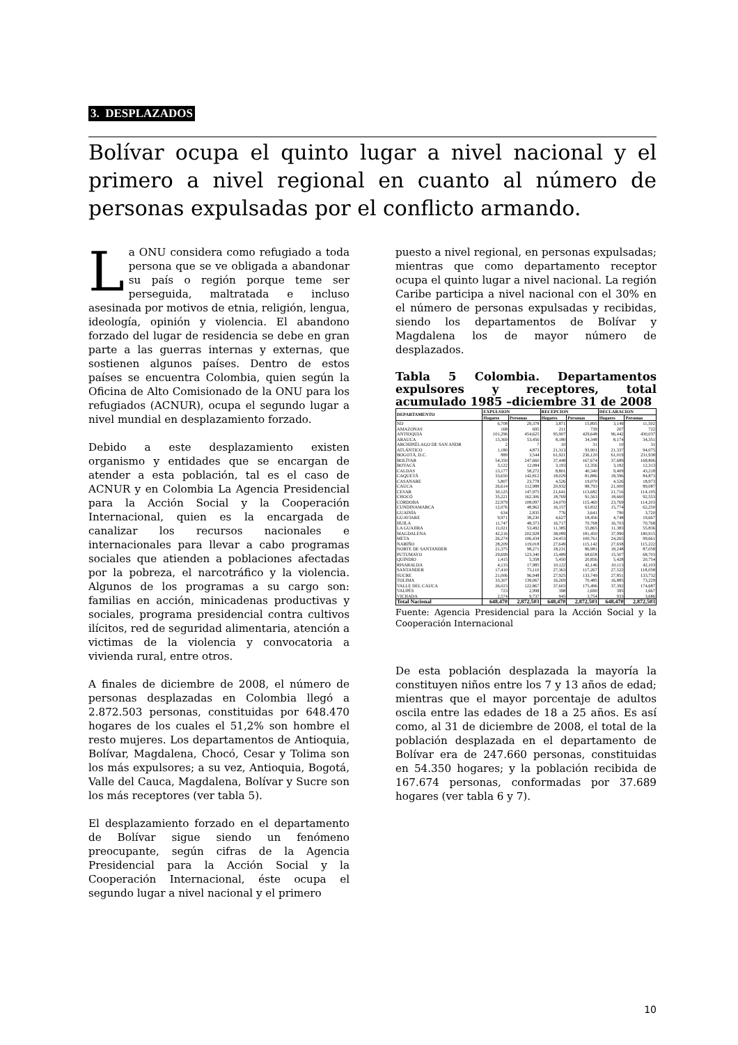3. DESPLAZADOS
Bolívar ocupa el quinto lugar a nivel nacional y el primero a nivel regional en cuanto al número de personas expulsadas por el conflicto armando.
La ONU considera como refugiado a toda persona que se ve obligada a abandonar su país o región porque teme ser perseguida, maltratada e incluso asesinada por motivos de etnia, religión, lengua, ideología, opinión y violencia. El abandono forzado del lugar de residencia se debe en gran parte a las guerras internas y externas, que sostienen algunos países. Dentro de estos países se encuentra Colombia, quien según la Oficina de Alto Comisionado de la ONU para los refugiados (ACNUR), ocupa el segundo lugar a nivel mundial en desplazamiento forzado.
Debido a este desplazamiento existen organismo y entidades que se encargan de atender a esta población, tal es el caso de ACNUR y en Colombia La Agencia Presidencial para la Acción Social y la Cooperación Internacional, quien es la encargada de canalizar los recursos nacionales e internacionales para llevar a cabo programas sociales que atienden a poblaciones afectadas por la pobreza, el narcotráfico y la violencia. Algunos de los programas a su cargo son: familias en acción, minicadenas productivas y sociales, programa presidencial contra cultivos ilícitos, red de seguridad alimentaria, atención a victimas de la violencia y convocatoria a vivienda rural, entre otros.
A finales de diciembre de 2008, el número de personas desplazadas en Colombia llegó a 2.872.503 personas, constituidas por 648.470 hogares de los cuales el 51,2% son hombre el resto mujeres. Los departamentos de Antioquia, Bolívar, Magdalena, Chocó, Cesar y Tolima son los más expulsores; a su vez, Antioquia, Bogotá, Valle del Cauca, Magdalena, Bolívar y Sucre son los más receptores (ver tabla 5).
El desplazamiento forzado en el departamento de Bolívar sigue siendo un fenómeno preocupante, según cifras de la Agencia Presidencial para la Acción Social y la Cooperación Internacional, éste ocupa el segundo lugar a nivel nacional y el primero
puesto a nivel regional, en personas expulsadas; mientras que como departamento receptor ocupa el quinto lugar a nivel nacional. La región Caribe participa a nivel nacional con el 30% en el número de personas expulsadas y recibidas, siendo los departamentos de Bolívar y Magdalena los de mayor número de desplazados.
Tabla 5 Colombia. Departamentos expulsores y receptores, total acumulado 1985 –diciembre 31 de 2008
| DEPARTAMENTO | EXPULSION | | RECEPCION | | DECLARACION | |
| --- | --- | --- | --- | --- | --- | --- |
| | Hogares | Personas | Hogares | Personas | Hogares | Personas |
| ND | 6,708 | 29,378 | 3,871 | 15,895 | 3,149 | 11,502 |
| AMAZONAS | 168 | 695 | 211 | 739 | 207 | 722 |
| ANTIOQUIA | 101,296 | 454,625 | 95,907 | 429,648 | 96,442 | 430,037 |
| ARAUCA | 13,369 | 53,456 | 8,180 | 34,348 | 8,174 | 34,351 |
| ARCHIPIÉLAGO DE SAN ANDR | 2 | 7 | 10 | 31 | 10 | 31 |
| ATLÁNTICO | 1,180 | 4,873 | 21,313 | 93,901 | 21,337 | 94,075 |
| BOGOTÁ, D.C. | 889 | 3,544 | 61,921 | 236,120 | 61,019 | 231,938 |
| BOLÍVAR | 54,350 | 247,660 | 37,448 | 167,674 | 37,689 | 168,806 |
| BOYACÁ | 3,122 | 12,084 | 3,193 | 12,356 | 3,182 | 12,313 |
| CALDAS | 13,177 | 58,272 | 8,801 | 40,340 | 9,409 | 43,218 |
| CAQUETÁ | 33,650 | 142,812 | 18,029 | 81,886 | 18,596 | 84,873 |
| CASANARE | 5,807 | 23,778 | 4,526 | 19,070 | 4,526 | 18,973 |
| CAUCA | 26,614 | 112,988 | 20,932 | 88,793 | 21,000 | 89,087 |
| CESAR | 30,125 | 147,975 | 21,641 | 113,682 | 21,716 | 114,105 |
| CHOCÓ | 35,221 | 162,306 | 18,769 | 91,563 | 18,660 | 92,553 |
| CÓRDOBA | 22,979 | 108,097 | 24,070 | 115,460 | 23,769 | 114,203 |
| CUNDINAMARCA | 12,076 | 48,962 | 16,157 | 63,832 | 15,774 | 62,250 |
| GUAINÍA | 634 | 2,835 | 776 | 3,641 | 790 | 3,720 |
| GUAVIARE | 9,971 | 38,230 | 4,627 | 18,456 | 4,748 | 19,667 |
| HUILA | 11,747 | 48,373 | 16,717 | 70,768 | 16,703 | 70,768 |
| LA GUAJIRA | 11,021 | 53,492 | 11,385 | 55,865 | 11,383 | 55,836 |
| MAGDALENA | 42,216 | 202,928 | 38,089 | 181,450 | 37,990 | 180,915 |
| META | 26,274 | 106,434 | 24,453 | 100,761 | 24,265 | 99,661 |
| NARIÑO | 28,209 | 119,018 | 27,649 | 115,142 | 27,658 | 115,222 |
| NORTE DE SANTANDER | 21,375 | 98,271 | 18,231 | 86,981 | 18,248 | 87,058 |
| PUTUMAYO | 29,699 | 123,340 | 15,489 | 68,658 | 15,507 | 68,703 |
| QUINDIO | 1,415 | 5,358 | 5,450 | 20,856 | 5,428 | 20,754 |
| RISARALDA | 4,133 | 17,985 | 10,122 | 42,146 | 10,113 | 42,103 |
| SANTANDER | 17,410 | 73,110 | 27,363 | 117,267 | 27,522 | 118,058 |
| SUCRE | 21,006 | 96,948 | 27,925 | 133,749 | 27,851 | 133,732 |
| TOLIMA | 33,307 | 139,067 | 16,269 | 70,485 | 16,885 | 73,229 |
| VALLE DEL CAUCA | 26,023 | 122,867 | 37,603 | 175,496 | 37,392 | 174,687 |
| VAUPÉS | 723 | 2,998 | 398 | 1,690 | 395 | 1,667 |
| VICHADA | 2,574 | 9,737 | 945 | 3,754 | 933 | 3,686 |
| Total Nacional | 648,470 | 2,872,503 | 648,470 | 2,872,503 | 648,470 | 2,872,503 |
Fuente: Agencia Presidencial para la Acción Social y la Cooperación Internacional
De esta población desplazada la mayoría la constituyen niños entre los 7 y 13 años de edad; mientras que el mayor porcentaje de adultos oscila entre las edades de 18 a 25 años. Es así como, al 31 de diciembre de 2008, el total de la población desplazada en el departamento de Bolívar era de 247.660 personas, constituidas en 54.350 hogares; y la población recibida de 167.674 personas, conformadas por 37.689 hogares (ver tabla 6 y 7).
10